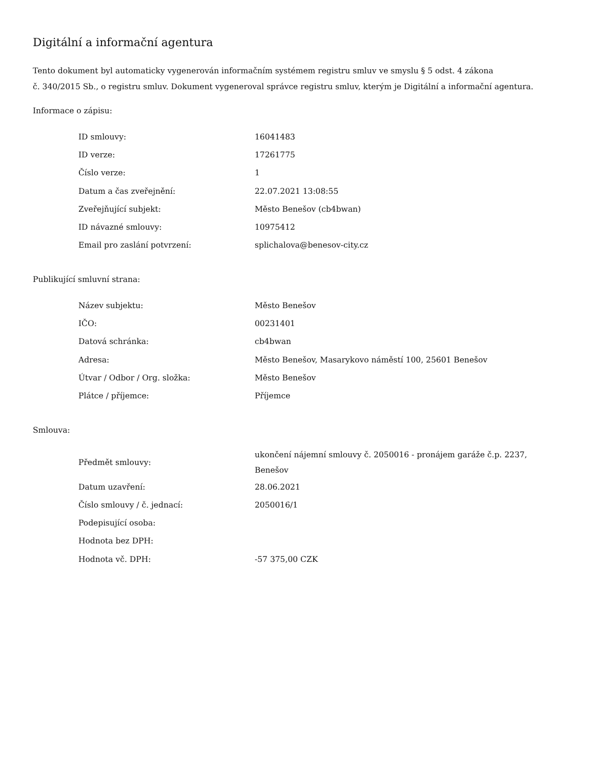Digitální a informační agentura
Tento dokument byl automaticky vygenerován informačním systémem registru smluv ve smyslu § 5 odst. 4 zákona
č. 340/2015 Sb., o registru smluv. Dokument vygeneroval správce registru smluv, kterým je Digitální a informační agentura.
Informace o zápisu:
| ID smlouvy: | 16041483 |
| ID verze: | 17261775 |
| Číslo verze: | 1 |
| Datum a čas zveřejnění: | 22.07.2021 13:08:55 |
| Zveřejňující subjekt: | Město Benešov (cb4bwan) |
| ID návazné smlouvy: | 10975412 |
| Email pro zaslání potvrzení: | splichalova@benesov-city.cz |
Publikující smluvní strana:
| Název subjektu: | Město Benešov |
| IČO: | 00231401 |
| Datová schránka: | cb4bwan |
| Adresa: | Město Benešov, Masarykovo náměstí 100, 25601 Benešov |
| Útvar / Odbor / Org. složka: | Město Benešov |
| Plátce / příjemce: | Příjemce |
Smlouva:
| Předmět smlouvy: | ukončení nájemní smlouvy č. 2050016 - pronájem garáže č.p. 2237, Benešov |
| Datum uzavření: | 28.06.2021 |
| Číslo smlouvy / č. jednací: | 2050016/1 |
| Podepisující osoba: | |
| Hodnota bez DPH: | |
| Hodnota vč. DPH: | -57 375,00 CZK |